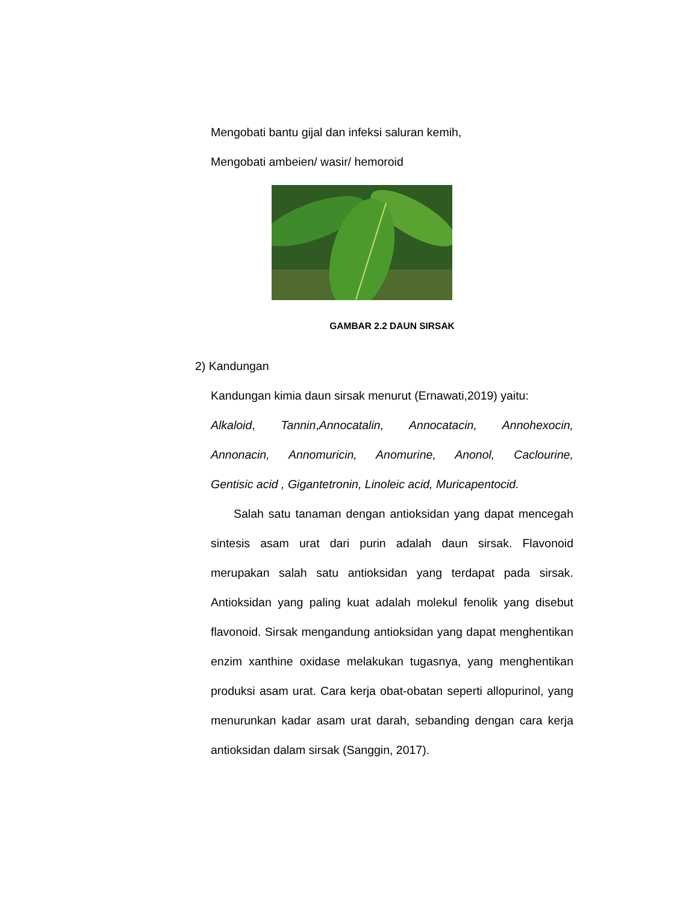Mengobati bantu gijal dan infeksi saluran kemih,
Mengobati ambeien/ wasir/ hemoroid
GAMBAR 2.2 DAUN SIRSAK
2) Kandungan
Kandungan kimia daun sirsak menurut (Ernawati,2019) yaitu:
Alkaloid, Tannin,Annocatalin, Annocatacin, Annohexocin,
Annonacin, Annomuricin, Anomurine, Anonol, Caclourine,
Gentisic acid , Gigantetronin, Linoleic acid, Muricapentocid.
Salah satu tanaman dengan antioksidan yang dapat mencegah sintesis asam urat dari purin adalah daun sirsak. Flavonoid merupakan salah satu antioksidan yang terdapat pada sirsak. Antioksidan yang paling kuat adalah molekul fenolik yang disebut flavonoid. Sirsak mengandung antioksidan yang dapat menghentikan enzim xanthine oxidase melakukan tugasnya, yang menghentikan produksi asam urat. Cara kerja obat-obatan seperti allopurinol, yang menurunkan kadar asam urat darah, sebanding dengan cara kerja antioksidan dalam sirsak (Sanggin, 2017).